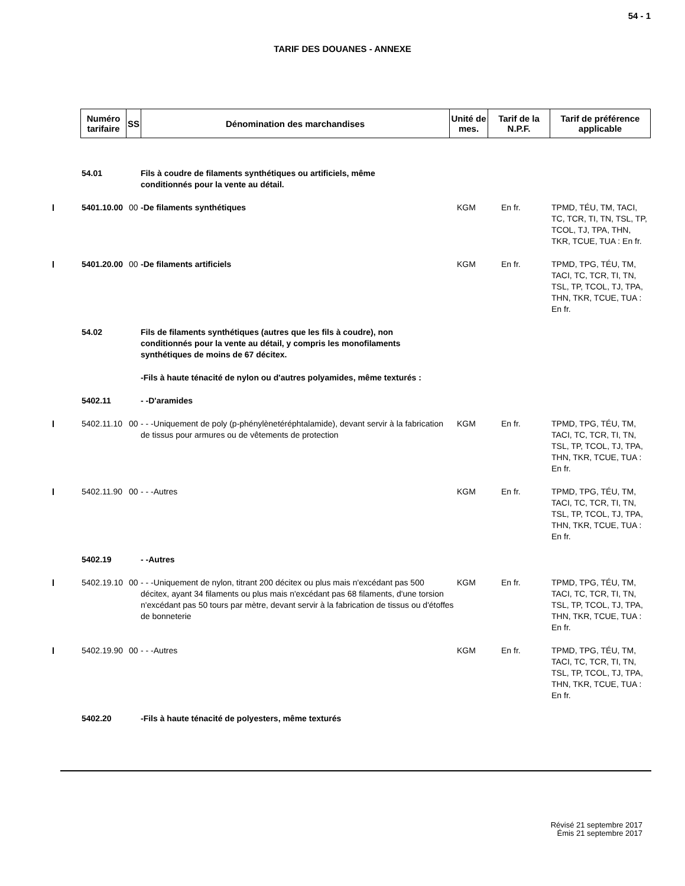54 - 1
TARIF DES DOUANES - ANNEXE
| Numéro tarifaire | SS | Dénomination des marchandises | Unité de mes. | Tarif de la N.P.F. | Tarif de préférence applicable |
| --- | --- | --- | --- | --- | --- |
| 54.01 | | Fils à coudre de filaments synthétiques ou artificiels, même conditionnés pour la vente au détail. | | | |
| 5401.10.00 | 00 | -De filaments synthétiques | KGM | En fr. | TPMD, TÉU, TM, TACI, TC, TCR, TI, TN, TSL, TP, TCOL, TJ, TPA, THN, TKR, TCUE, TUA : En fr. |
| 5401.20.00 | 00 | -De filaments artificiels | KGM | En fr. | TPMD, TPG, TÉU, TM, TACI, TC, TCR, TI, TN, TSL, TP, TCOL, TJ, TPA, THN, TKR, TCUE, TUA : En fr. |
| 54.02 | | Fils de filaments synthétiques (autres que les fils à coudre), non conditionnés pour la vente au détail, y compris les monofilaments synthétiques de moins de 67 décitex. | | | |
| | | -Fils à haute ténacité de nylon ou d'autres polyamides, même texturés : | | | |
| 5402.11 | | - -D'aramides | | | |
| 5402.11.10 | 00 | - - -Uniquement de poly (p-phénylènetéréphtalamide), devant servir à la fabrication de tissus pour armures ou de vêtements de protection | KGM | En fr. | TPMD, TPG, TÉU, TM, TACI, TC, TCR, TI, TN, TSL, TP, TCOL, TJ, TPA, THN, TKR, TCUE, TUA : En fr. |
| 5402.11.90 | 00 | - - -Autres | KGM | En fr. | TPMD, TPG, TÉU, TM, TACI, TC, TCR, TI, TN, TSL, TP, TCOL, TJ, TPA, THN, TKR, TCUE, TUA : En fr. |
| 5402.19 | | - -Autres | | | |
| 5402.19.10 | 00 | - - -Uniquement de nylon, titrant 200 décitex ou plus mais n'excédant pas 500 décitex, ayant 34 filaments ou plus mais n'excédant pas 68 filaments, d'une torsion n'excédant pas 50 tours par mètre, devant servir à la fabrication de tissus ou d'étoffes de bonneterie | KGM | En fr. | TPMD, TPG, TÉU, TM, TACI, TC, TCR, TI, TN, TSL, TP, TCOL, TJ, TPA, THN, TKR, TCUE, TUA : En fr. |
| 5402.19.90 | 00 | - - -Autres | KGM | En fr. | TPMD, TPG, TÉU, TM, TACI, TC, TCR, TI, TN, TSL, TP, TCOL, TJ, TPA, THN, TKR, TCUE, TUA : En fr. |
| 5402.20 | | -Fils à haute ténacité de polyesters, même texturés | | | |
Révisé 21 septembre 2017
Émis 21 septembre 2017